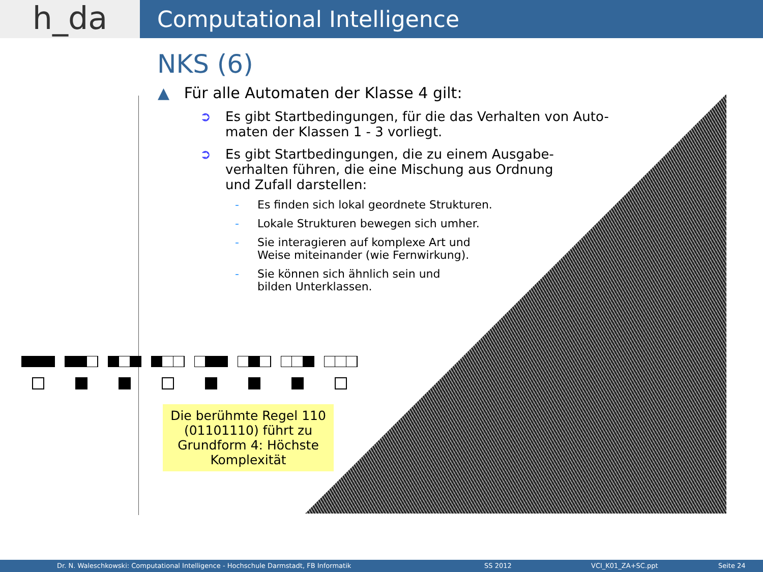h_da
Computational Intelligence
NKS (6)
▲ Für alle Automaten der Klasse 4 gilt:
➲ Es gibt Startbedingungen, für die das Verhalten von Auto-
maten der Klassen 1 - 3 vorliegt.
➲ Es gibt Startbedingungen, die zu einem Ausgabe-
verhalten führen, die eine Mischung aus Ordnung
und Zufall darstellen:
- Es finden sich lokal geordnete Strukturen.
- Lokale Strukturen bewegen sich umher.
- Sie interagieren auf komplexe Art und
Weise miteinander (wie Fernwirkung).
- Sie können sich ähnlich sein und
bilden Unterklassen.
Die berühmte Regel 110
(01101110) führt zu
Grundform 4: Höchste
Komplexität
Dr. N. Waleschkowski: Computational Intelligence - Hochschule Darmstadt, FB Informatik SS 2012 VCI_K01_ZA+SC.ppt Seite 24